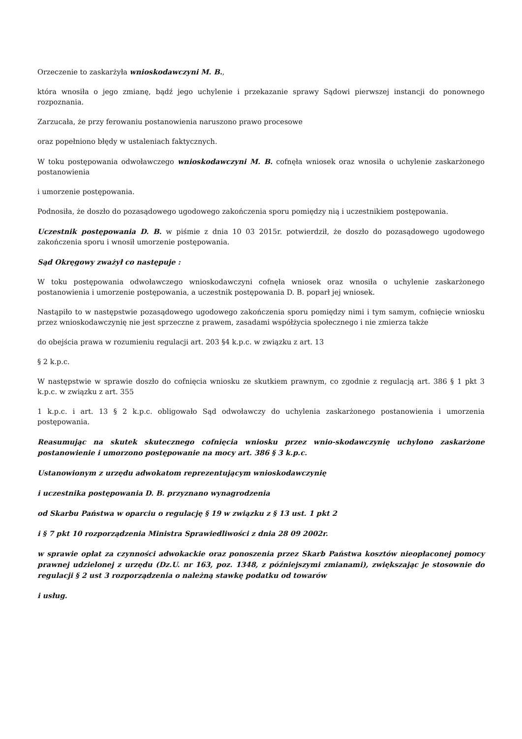Orzeczenie to zaskarżyła wnioskodawczyni M. B.,
która wnosiła o jego zmianę, bądź jego uchylenie i przekazanie sprawy Sądowi pierwszej instancji do ponownego rozpoznania.
Zarzucała, że przy ferowaniu postanowienia naruszono prawo procesowe
oraz popełniono błędy w ustaleniach faktycznych.
W toku postępowania odwoławczego wnioskodawczyni M. B. cofnęła wniosek oraz wnosiła o uchylenie zaskarżonego postanowienia
i umorzenie postępowania.
Podnosiła, że doszło do pozasądowego ugodowego zakończenia sporu pomiędzy nią i uczestnikiem postępowania.
Uczestnik postępowania D. B. w piśmie z dnia 10 03 2015r. potwierdził, że doszło do pozasądowego ugodowego zakończenia sporu i wnosił umorzenie postępowania.
Sąd Okręgowy zważył co następuje :
W toku postępowania odwoławczego wnioskodawczyni cofnęła wniosek oraz wnosiła o uchylenie zaskarżonego postanowienia i umorzenie postępowania, a uczestnik postępowania D. B. poparł jej wniosek.
Nastąpiło to w następstwie pozasądowego ugodowego zakończenia sporu pomiędzy nimi i tym samym, cofnięcie wniosku przez wnioskodawczynię nie jest sprzeczne z prawem, zasadami współżycia społecznego i nie zmierza także
do obejścia prawa w rozumieniu regulacji art. 203 §4 k.p.c. w związku z art. 13
§ 2 k.p.c.
W następstwie w sprawie doszło do cofnięcia wniosku ze skutkiem prawnym, co zgodnie z regulacją art. 386 § 1 pkt 3 k.p.c. w związku z art. 355
1 k.p.c. i art. 13 § 2 k.p.c. obligowało Sąd odwoławczy do uchylenia zaskarżonego postanowienia i umorzenia postępowania.
Reasumując na skutek skutecznego cofnięcia wniosku przez wnio-skodawczynię uchylono zaskarżone postanowienie i umorzono postępowanie na mocy art. 386 § 3 k.p.c.
Ustanowionym z urzędu adwokatom reprezentującym wnioskodawczynię
i uczestnika postępowania D. B. przyznano wynagrodzenia
od Skarbu Państwa w oparciu o regulację § 19 w związku z § 13 ust. 1 pkt 2
i § 7 pkt 10 rozporządzenia Ministra Sprawiedliwości z dnia 28 09 2002r.
w sprawie opłat za czynności adwokackie oraz ponoszenia przez Skarb Państwa kosztów nieopłaconej pomocy prawnej udzielonej z urzędu (Dz.U. nr 163, poz. 1348, z późniejszymi zmianami), zwiększając je stosownie do regulacji § 2 ust 3 rozporządzenia o należną stawkę podatku od towarów
i usług.